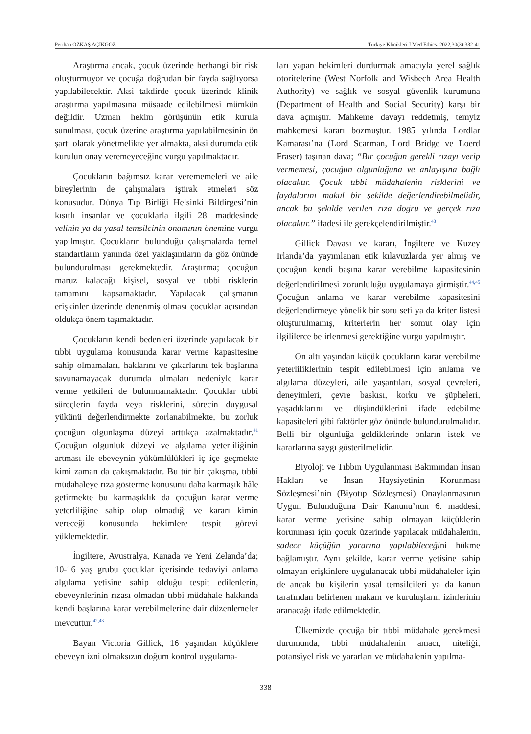Perihan ÖZKAŞ AÇIKGÖZ Turkiye Klinikleri J Med Ethics. 2022;30(3):332-41
Araştırma ancak, çocuk üzerinde herhangi bir risk oluşturmuyor ve çocuğa doğrudan bir fayda sağlıyorsa yapılabilecektir. Aksi takdirde çocuk üzerinde klinik araştırma yapılmasına müsaade edilebilmesi mümkün değildir. Uzman hekim görüşünün etik kurula sunulması, çocuk üzerine araştırma yapılabilmesinin ön şartı olarak yönetmelikte yer almakta, aksi durumda etik kurulun onay veremeyeceğine vurgu yapılmaktadır.
Çocukların bağımsız karar verememeleri ve aile bireylerinin de çalışmalara iştirak etmeleri söz konusudur. Dünya Tıp Birliği Helsinki Bildirgesi’nin kısıtlı insanlar ve çocuklarla ilgili 28. maddesinde velinin ya da yasal temsilcinin onamının önemine vurgu yapılmıştır. Çocukların bulunduğu çalışmalarda temel standartların yanında özel yaklaşımların da göz önünde bulundurulması gerekmektedir. Araştırma; çocuğun maruz kalacağı kişisel, sosyal ve tıbbi risklerin tamamını kapsamaktadır. Yapılacak çalışmanın erişkinler üzerinde denenmiş olması çocuklar açısından oldukça önem taşımaktadır.
Çocukların kendi bedenleri üzerinde yapılacak bir tıbbi uygulama konusunda karar verme kapasitesine sahip olmamaları, haklarını ve çıkarlarını tek başlarına savunamayacak durumda olmaları nedeniyle karar verme yetkileri de bulunmamaktadır. Çocuklar tıbbi süreçlerin fayda veya risklerini, sürecin duygusal yükünü değerlendirmekte zorlanabilmekte, bu zorluk çocuğun olgunlaşma düzeyi arttıkça azalmaktadır.<sup>41</sup> Çocuğun olgunluk düzeyi ve algılama yeterliliğinin artması ile ebeveynin yükümlülükleri iç içe geçmekte kimi zaman da çakışmaktadır. Bu tür bir çakışma, tıbbi müdahaleye rıza gösterme konusunu daha karmaşık hâle getirmekte bu karmaşıklık da çocuğun karar verme yeterliliğine sahip olup olmadığı ve kararı kimin vereceği konusunda hekimlere tespit görevi yüklemektedir.
İngiltere, Avustralya, Kanada ve Yeni Zelanda’da; 10-16 yaş grubu çocuklar içerisinde tedaviyi anlama algılama yetisine sahip olduğu tespit edilenlerin, ebeveynlerinin rızası olmadan tıbbi müdahale hakkında kendi başlarına karar verebilmelerine dair düzenlemeler mevcuttur.<sup>42,43</sup>
Bayan Victoria Gillick, 16 yaşından küçüklere ebeveyn izni olmaksızın doğum kontrol uygulama-
ları yapan hekimleri durdurmak amacıyla yerel sağlık otoritelerine (West Norfolk and Wisbech Area Health Authority) ve sağlık ve sosyal güvenlik kurumuna (Department of Health and Social Security) karşı bir dava açmıştır. Mahkeme davayı reddetmiş, temyiz mahkemesi kararı bozmuştur. 1985 yılında Lordlar Kamarası’na (Lord Scarman, Lord Bridge ve Loerd Fraser) taşınan dava; “Bir çocuğun gerekli rızayı verip vermemesi, çocuğun olgunluğuna ve anlayışına bağlı olacaktır. Çocuk tıbbi müdahalenin risklerini ve faydalarını makul bir şekilde değerlendirebilmelidir, ancak bu şekilde verilen rıza doğru ve gerçek rıza olacaktır.” ifadesi ile gerekçelendirilmiştir.<sup>43</sup>
Gillick Davası ve kararı, İngiltere ve Kuzey İrlanda’da yayımlanan etik kılavuzlarda yer almış ve çocuğun kendi başına karar verebilme kapasitesinin değerlendirilmesi zorunluluğu uygulamaya girmiştir.<sup>44,45</sup> Çocuğun anlama ve karar verebilme kapasitesini değerlendirmeye yönelik bir soru seti ya da kriter listesi oluşturulmamış, kriterlerin her somut olay için ilgililerce belirlenmesi gerektiğine vurgu yapılmıştır.
On altı yaşından küçük çocukların karar verebilme yeterliliklerinin tespit edilebilmesi için anlama ve algılama düzeyleri, aile yaşantıları, sosyal çevreleri, deneyimleri, çevre baskısı, korku ve şüpheleri, yaşadıklarını ve düşündüklerini ifade edebilme kapasiteleri gibi faktörler göz önünde bulundurulmalıdır. Belli bir olgunluğa geldiklerinde onların istek ve kararlarına saygı gösterilmelidir.
Biyoloji ve Tıbbın Uygulanması Bakımından İnsan Hakları ve İnsan Haysiyetinin Korunması Sözleşmesi’nin (Biyotıp Sözleşmesi) Onaylanmasının Uygun Bulunduğuna Dair Kanunu’nun 6. maddesi, karar verme yetisine sahip olmayan küçüklerin korunması için çocuk üzerinde yapılacak müdahalenin, sadece küçüğün yararına yapılabileceğini hükme bağlamıştır. Aynı şekilde, karar verme yetisine sahip olmayan erişkinlere uygulanacak tıbbi müdahaleler için de ancak bu kişilerin yasal temsilcileri ya da kanun tarafından belirlenen makam ve kuruluşların izinlerinin aranacağı ifade edilmektedir.
Ülkemizde çocuğa bir tıbbi müdahale gerekmesi durumunda, tıbbi müdahalenin amacı, niteliği, potansiyel risk ve yararları ve müdahalenin yapılma-
338